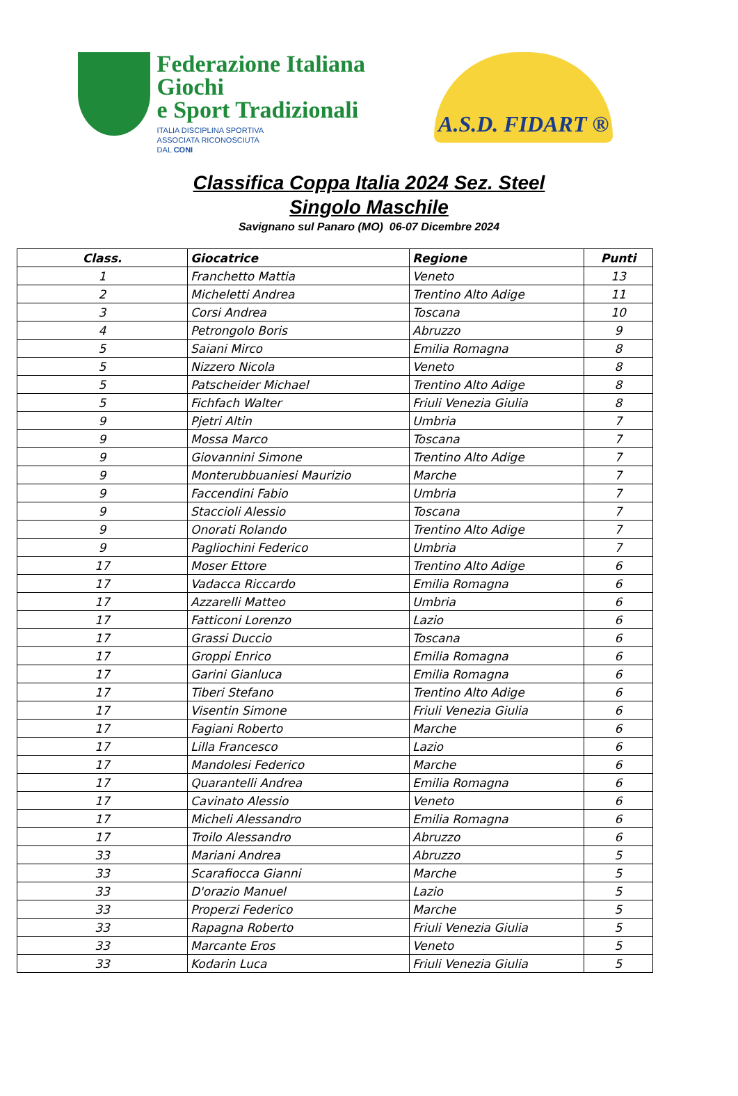Federazione Italiana Giochi
e Sport Tradizionali
ITALIA DISCIPLINA SPORTIVA
ASSOCIATA RICONOSCIUTA
DAL CONI
A.S.D. FIDART ®
Classifica Coppa Italia 2024 Sez. Steel
Singolo Maschile
Savignano sul Panaro (MO) 06-07 Dicembre 2024
| Class. | Giocatrice | Regione | Punti |
| --- | --- | --- | --- |
| 1 | Franchetto Mattia | Veneto | 13 |
| 2 | Micheletti Andrea | Trentino Alto Adige | 11 |
| 3 | Corsi Andrea | Toscana | 10 |
| 4 | Petrongolo Boris | Abruzzo | 9 |
| 5 | Saiani Mirco | Emilia Romagna | 8 |
| 5 | Nizzero Nicola | Veneto | 8 |
| 5 | Patscheider Michael | Trentino Alto Adige | 8 |
| 5 | Fichfach Walter | Friuli Venezia Giulia | 8 |
| 9 | Pjetri Altin | Umbria | 7 |
| 9 | Mossa Marco | Toscana | 7 |
| 9 | Giovannini Simone | Trentino Alto Adige | 7 |
| 9 | Monterubbuaniesi Maurizio | Marche | 7 |
| 9 | Faccendini Fabio | Umbria | 7 |
| 9 | Staccioli Alessio | Toscana | 7 |
| 9 | Onorati Rolando | Trentino Alto Adige | 7 |
| 9 | Pagliochini Federico | Umbria | 7 |
| 17 | Moser Ettore | Trentino Alto Adige | 6 |
| 17 | Vadacca Riccardo | Emilia Romagna | 6 |
| 17 | Azzarelli Matteo | Umbria | 6 |
| 17 | Fatticoni Lorenzo | Lazio | 6 |
| 17 | Grassi Duccio | Toscana | 6 |
| 17 | Groppi Enrico | Emilia Romagna | 6 |
| 17 | Garini Gianluca | Emilia Romagna | 6 |
| 17 | Tiberi Stefano | Trentino Alto Adige | 6 |
| 17 | Visentin Simone | Friuli Venezia Giulia | 6 |
| 17 | Fagiani Roberto | Marche | 6 |
| 17 | Lilla Francesco | Lazio | 6 |
| 17 | Mandolesi Federico | Marche | 6 |
| 17 | Quarantelli Andrea | Emilia Romagna | 6 |
| 17 | Cavinato Alessio | Veneto | 6 |
| 17 | Micheli Alessandro | Emilia Romagna | 6 |
| 17 | Troilo Alessandro | Abruzzo | 6 |
| 33 | Mariani Andrea | Abruzzo | 5 |
| 33 | Scarafiocca Gianni | Marche | 5 |
| 33 | D'orazio Manuel | Lazio | 5 |
| 33 | Properzi Federico | Marche | 5 |
| 33 | Rapagna Roberto | Friuli Venezia Giulia | 5 |
| 33 | Marcante Eros | Veneto | 5 |
| 33 | Kodarin Luca | Friuli Venezia Giulia | 5 |